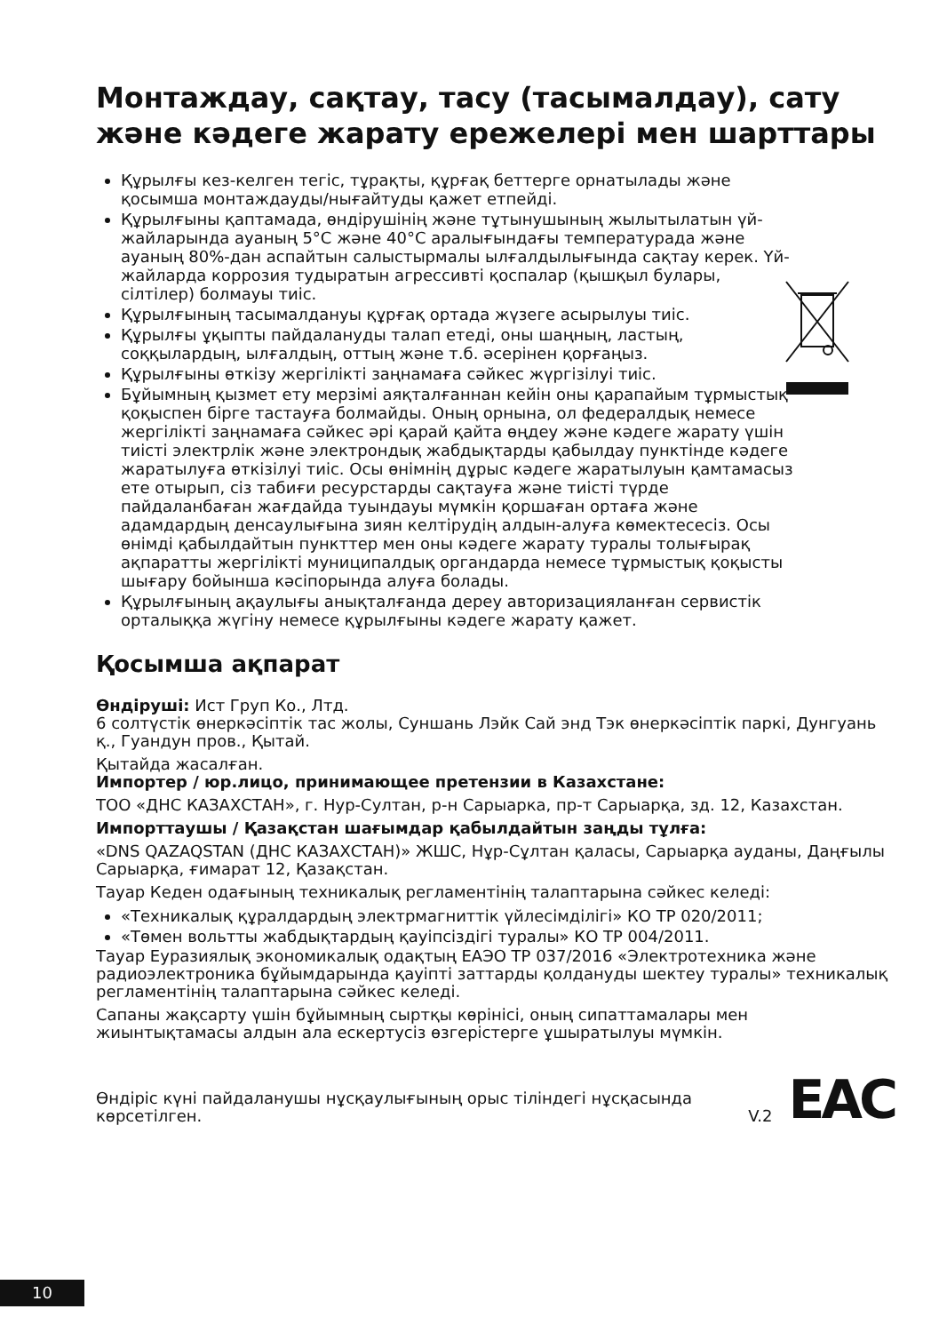Монтаждау, сақтау, тасу (тасымалдау), сату және кәдеге жарату ережелері мен шарттары
Құрылғы кез-келген тегіс, тұрақты, құрғақ беттерге орнатылады және қосымша монтаждауды/нығайтуды қажет етпейді.
Құрылғыны қаптамада, өндірушінің және тұтынушының жылытылатын үй-жайларында ауаның 5°С және 40°С аралығындағы температурада және ауаның 80%-дан аспайтын салыстырмалы ылғалдылығында сақтау керек. Үй-жайларда коррозия тудыратын агрессивті қоспалар (қышқыл булары, сілтілер) болмауы тиіс.
Құрылғының тасымалдануы құрғақ ортада жүзеге асырылуы тиіс.
Құрылғы ұқыпты пайдалануды талап етеді, оны шаңның, ластың, соққылардың, ылғалдың, оттың және т.б. әсерінен қорғаңыз.
Құрылғыны өткізу жергілікті заңнамаға сәйкес жүргізілуі тиіс.
Бұйымның қызмет ету мерзімі аяқталғаннан кейін оны қарапайым тұрмыстық қоқыспен бірге тастауға болмайды. Оның орнына, ол федералдық немесе жергілікті заңнамаға сәйкес әрі қарай қайта өңдеу және кәдеге жарату үшін тиісті электрлік және электрондық жабдықтарды қабылдау пунктінде кәдеге жаратылуға өткізілуі тиіс. Осы өнімнің дұрыс кәдеге жаратылуын қамтамасыз ете отырып, сіз табиғи ресурстарды сақтауға және тиісті түрде пайдаланбаған жағдайда туындауы мүмкін қоршаған ортаға және адамдардың денсаулығына зиян келтірудің алдын-алуға көмектесесіз. Осы өнімді қабылдайтын пункттер мен оны кәдеге жарату туралы толығырақ ақпаратты жергілікті муниципалдық органдарда немесе тұрмыстық қоқысты шығару бойынша кәсіпорында алуға болады.
Құрылғының ақаулығы анықталғанда дереу авторизацияланған сервистік орталыққа жүгіну немесе құрылғыны кәдеге жарату қажет.
Қосымша ақпарат
Өндіруші: Ист Груп Ко., Лтд.
6 солтүстік өнеркәсіптік тас жолы, Суншань Лэйк Сай энд Тэк өнеркәсіптік паркі, Дунгуань қ., Гуандун пров., Қытай.
Қытайда жасалған.
Импортер / юр.лицо, принимающее претензии в Казахстане:
ТОО «ДНС КАЗАХСТАН», г. Нур-Султан, р-н Сарыарка, пр-т Сарыарқа, зд. 12, Казахстан.
Импорттаушы / Қазақстан шағымдар қабылдайтын заңды тұлға:
«DNS QAZAQSTAN (ДНС КАЗАХСТАН)» ЖШС, Нұр-Сұлтан қаласы, Сарыарқа ауданы, Даңғылы Сарыарқа, ғимарат 12, Қазақстан.
Тауар Кеден одағының техникалық регламентінің талаптарына сәйкес келеді:
«Техникалық құралдардың электрмагниттік үйлесімділігі» КО ТР 020/2011;
«Төмен вольтты жабдықтардың қауіпсіздігі туралы» КО ТР 004/2011.
Тауар Еуразиялық экономикалық одақтың ЕАЭО ТР 037/2016 «Электротехника және радиоэлектроника бұйымдарында қауіпті заттарды қолдануды шектеу туралы» техникалық регламентінің талаптарына сәйкес келеді.
Сапаны жақсарту үшін бұйымның сыртқы көрінісі, оның сипаттамалары мен жиынтықтамасы алдын ала ескертусіз өзгерістерге ұшыратылуы мүмкін.
Өндіріс күні пайдаланушы нұсқаулығының орыс тіліндегі нұсқасында көрсетілген. V.2
EAC
10